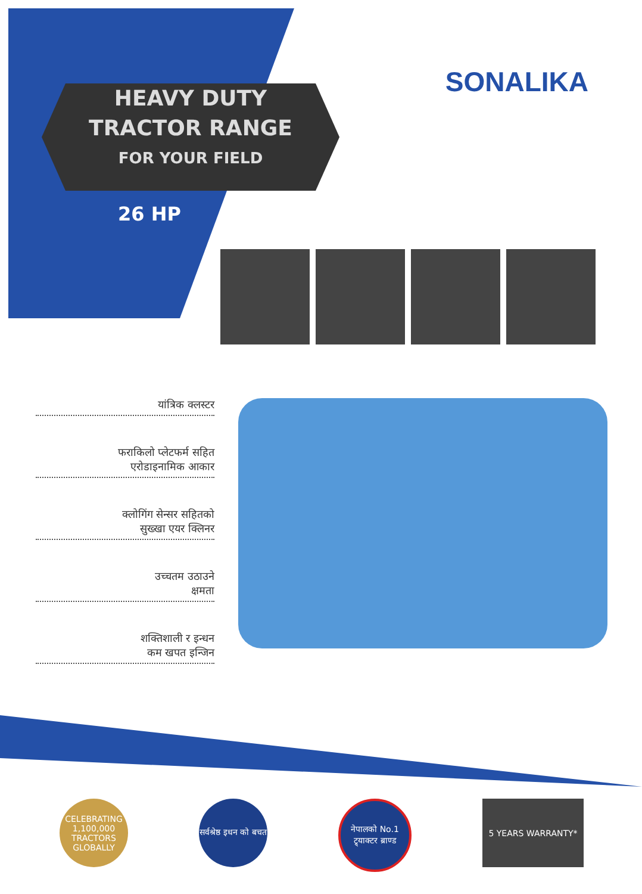HEAVY DUTY
TRACTOR RANGE
FOR YOUR FIELD
SONALIKA
26 HP
यांत्रिक क्लस्टर
फराकिलो प्लेटफर्म सहित
एरोडाइनामिक आकार
क्लोगिंग सेन्सर सहितको
सुख्खा एयर क्लिनर
उच्चतम उठाउने
क्षमता
शक्तिशाली र इन्धन
कम खपत इन्जिन
CELEBRATING 1,100,000 TRACTORS GLOBALLY
सर्वश्रेष्ठ इधन को बचत
नेपालको No.1 ट्र्याक्टर ब्राण्ड
5 YEARS WARRANTY*